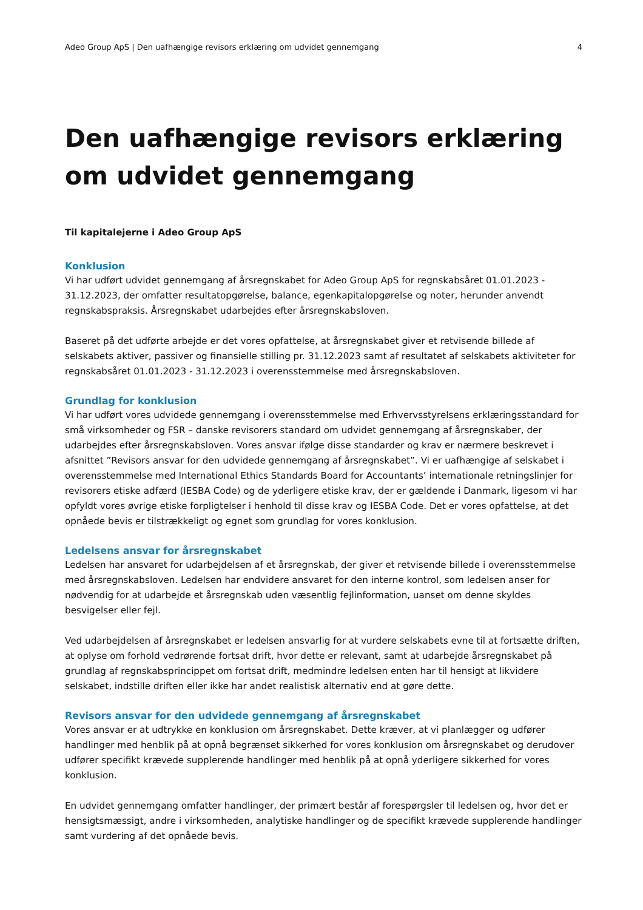Adeo Group ApS | Den uafhængige revisors erklæring om udvidet gennemgang 4
Den uafhængige revisors erklæring om udvidet gennemgang
Til kapitalejerne i Adeo Group ApS
Konklusion
Vi har udført udvidet gennemgang af årsregnskabet for Adeo Group ApS for regnskabsåret 01.01.2023 - 31.12.2023, der omfatter resultatopgørelse, balance, egenkapitalopgørelse og noter, herunder anvendt regnskabspraksis. Årsregnskabet udarbejdes efter årsregnskabsloven.
Baseret på det udførte arbejde er det vores opfattelse, at årsregnskabet giver et retvisende billede af selskabets aktiver, passiver og finansielle stilling pr. 31.12.2023 samt af resultatet af selskabets aktiviteter for regnskabsåret 01.01.2023 - 31.12.2023 i overensstemmelse med årsregnskabsloven.
Grundlag for konklusion
Vi har udført vores udvidede gennemgang i overensstemmelse med Erhvervsstyrelsens erklæringsstandard for små virksomheder og FSR – danske revisorers standard om udvidet gennemgang af årsregnskaber, der udarbejdes efter årsregnskabsloven. Vores ansvar ifølge disse standarder og krav er nærmere beskrevet i afsnittet ”Revisors ansvar for den udvidede gennemgang af årsregnskabet”. Vi er uafhængige af selskabet i overensstemmelse med International Ethics Standards Board for Accountants’ internationale retningslinjer for revisorers etiske adfærd (IESBA Code) og de yderligere etiske krav, der er gældende i Danmark, ligesom vi har opfyldt vores øvrige etiske forpligtelser i henhold til disse krav og IESBA Code. Det er vores opfattelse, at det opnåede bevis er tilstrækkeligt og egnet som grundlag for vores konklusion.
Ledelsens ansvar for årsregnskabet
Ledelsen har ansvaret for udarbejdelsen af et årsregnskab, der giver et retvisende billede i overensstemmelse med årsregnskabsloven. Ledelsen har endvidere ansvaret for den interne kontrol, som ledelsen anser for nødvendig for at udarbejde et årsregnskab uden væsentlig fejlinformation, uanset om denne skyldes besvigelser eller fejl.
Ved udarbejdelsen af årsregnskabet er ledelsen ansvarlig for at vurdere selskabets evne til at fortsætte driften, at oplyse om forhold vedrørende fortsat drift, hvor dette er relevant, samt at udarbejde årsregnskabet på grundlag af regnskabsprincippet om fortsat drift, medmindre ledelsen enten har til hensigt at likvidere selskabet, indstille driften eller ikke har andet realistisk alternativ end at gøre dette.
Revisors ansvar for den udvidede gennemgang af årsregnskabet
Vores ansvar er at udtrykke en konklusion om årsregnskabet. Dette kræver, at vi planlægger og udfører handlinger med henblik på at opnå begrænset sikkerhed for vores konklusion om årsregnskabet og derudover udfører specifikt krævede supplerende handlinger med henblik på at opnå yderligere sikkerhed for vores konklusion.
En udvidet gennemgang omfatter handlinger, der primært består af forespørgsler til ledelsen og, hvor det er hensigtsmæssigt, andre i virksomheden, analytiske handlinger og de specifikt krævede supplerende handlinger samt vurdering af det opnåede bevis.